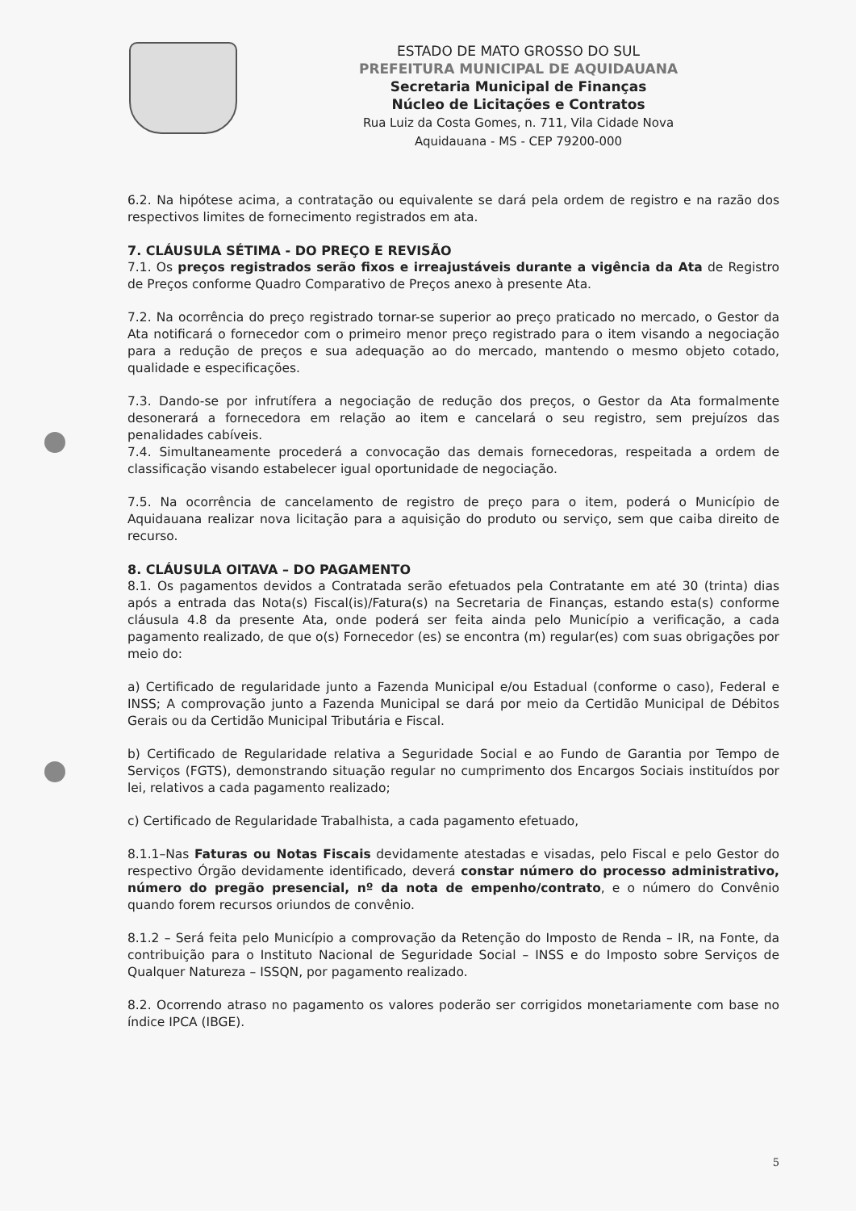ESTADO DE MATO GROSSO DO SUL
PREFEITURA MUNICIPAL DE AQUIDAUANA
Secretaria Municipal de Finanças
Núcleo de Licitações e Contratos
Rua Luiz da Costa Gomes, n. 711, Vila Cidade Nova
Aquidauana - MS - CEP 79200-000
6.2. Na hipótese acima, a contratação ou equivalente se dará pela ordem de registro e na razão dos respectivos limites de fornecimento registrados em ata.
7. CLÁUSULA SÉTIMA - DO PREÇO E REVISÃO
7.1. Os preços registrados serão fixos e irreajustáveis durante a vigência da Ata de Registro de Preços conforme Quadro Comparativo de Preços anexo à presente Ata.
7.2. Na ocorrência do preço registrado tornar-se superior ao preço praticado no mercado, o Gestor da Ata notificará o fornecedor com o primeiro menor preço registrado para o item visando a negociação para a redução de preços e sua adequação ao do mercado, mantendo o mesmo objeto cotado, qualidade e especificações.
7.3. Dando-se por infrutífera a negociação de redução dos preços, o Gestor da Ata formalmente desonerará a fornecedora em relação ao item e cancelará o seu registro, sem prejuízos das penalidades cabíveis.
7.4. Simultaneamente procederá a convocação das demais fornecedoras, respeitada a ordem de classificação visando estabelecer igual oportunidade de negociação.
7.5. Na ocorrência de cancelamento de registro de preço para o item, poderá o Município de Aquidauana realizar nova licitação para a aquisição do produto ou serviço, sem que caiba direito de recurso.
8. CLÁUSULA OITAVA – DO PAGAMENTO
8.1. Os pagamentos devidos a Contratada serão efetuados pela Contratante em até 30 (trinta) dias após a entrada das Nota(s) Fiscal(is)/Fatura(s) na Secretaria de Finanças, estando esta(s) conforme cláusula 4.8 da presente Ata, onde poderá ser feita ainda pelo Município a verificação, a cada pagamento realizado, de que o(s) Fornecedor (es) se encontra (m) regular(es) com suas obrigações por meio do:
a) Certificado de regularidade junto a Fazenda Municipal e/ou Estadual (conforme o caso), Federal e INSS; A comprovação junto a Fazenda Municipal se dará por meio da Certidão Municipal de Débitos Gerais ou da Certidão Municipal Tributária e Fiscal.
b) Certificado de Regularidade relativa a Seguridade Social e ao Fundo de Garantia por Tempo de Serviços (FGTS), demonstrando situação regular no cumprimento dos Encargos Sociais instituídos por lei, relativos a cada pagamento realizado;
c) Certificado de Regularidade Trabalhista, a cada pagamento efetuado,
8.1.1–Nas Faturas ou Notas Fiscais devidamente atestadas e visadas, pelo Fiscal e pelo Gestor do respectivo Órgão devidamente identificado, deverá constar número do processo administrativo, número do pregão presencial, nº da nota de empenho/contrato, e o número do Convênio quando forem recursos oriundos de convênio.
8.1.2 – Será feita pelo Município a comprovação da Retenção do Imposto de Renda – IR, na Fonte, da contribuição para o Instituto Nacional de Seguridade Social – INSS e do Imposto sobre Serviços de Qualquer Natureza – ISSQN, por pagamento realizado.
8.2. Ocorrendo atraso no pagamento os valores poderão ser corrigidos monetariamente com base no índice IPCA (IBGE).
5